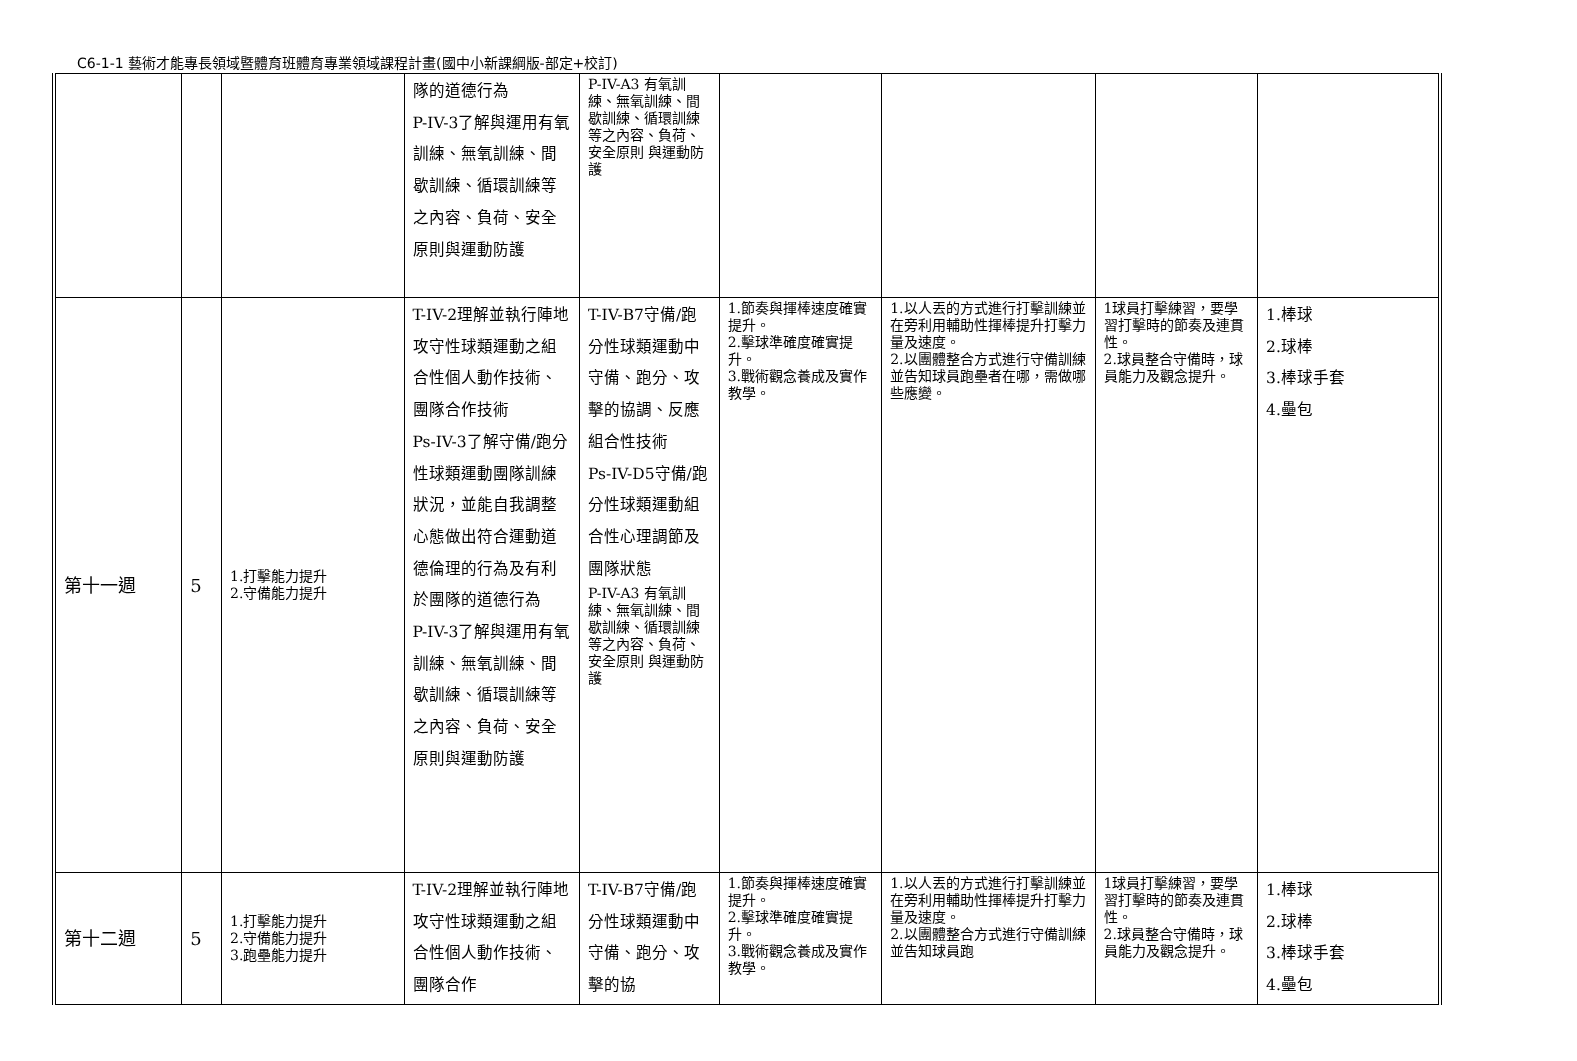C6-1-1 藝術才能專長領域暨體育班體育專業領域課程計畫(國中小新課綱版-部定+校訂)
| | | | 隊的道德行為 P-IV-3了解與運用有氧訓練、無氧訓練、間歇訓練、循環訓練等之內容、負荷、安全原則與運動防護 | P-IV-A3 有氧訓練、無氧訓練、間歇訓練、循環訓練等之內容、負荷、安全原則 與運動防護 | | | | |
| 第十一週 | 5 | 1.打擊能力提升 2.守備能力提升 | T-IV-2理解並執行陣地攻守性球類運動之組合性個人動作技術、團隊合作技術 Ps-IV-3了解守備/跑分性球類運動團隊訓練狀況，並能自我調整心態做出符合運動道德倫理的行為及有利於團隊的道德行為 P-IV-3了解與運用有氧訓練、無氧訓練、間歇訓練、循環訓練等之內容、負荷、安全原則與運動防護 | T-IV-B7守備/跑分性球類運動中守備、跑分、攻擊的協調、反應組合性技術 Ps-IV-D5守備/跑分性球類運動組合性心理調節及團隊狀態 P-IV-A3 有氧訓練、無氧訓練、間歇訓練、循環訓練等之內容、負荷、安全原則 與運動防護 | 1.節奏與揮棒速度確實提升。 2.擊球準確度確實提升。 3.戰術觀念養成及實作教學。 | 1.以人丟的方式進行打擊訓練並在旁利用輔助性揮棒提升打擊力量及速度。 2.以團體整合方式進行守備訓練並告知球員跑壘者在哪，需做哪些應變。 | 1球員打擊練習，要學習打擊時的節奏及連貫性。 2.球員整合守備時，球員能力及觀念提升。 | 1.棒球 2.球棒 3.棒球手套 4.壘包 |
| 第十二週 | 5 | 1.打擊能力提升 2.守備能力提升 3.跑壘能力提升 | T-IV-2理解並執行陣地攻守性球類運動之組合性個人動作技術、團隊合作 | T-IV-B7守備/跑分性球類運動中守備、跑分、攻擊的協 | 1.節奏與揮棒速度確實提升。 2.擊球準確度確實提升。 3.戰術觀念養成及實作教學。 | 1.以人丟的方式進行打擊訓練並在旁利用輔助性揮棒提升打擊力量及速度。 2.以團體整合方式進行守備訓練並告知球員跑 | 1球員打擊練習，要學習打擊時的節奏及連貫性。 2.球員整合守備時，球員能力及觀念提升。 | 1.棒球 2.球棒 3.棒球手套 4.壘包 |